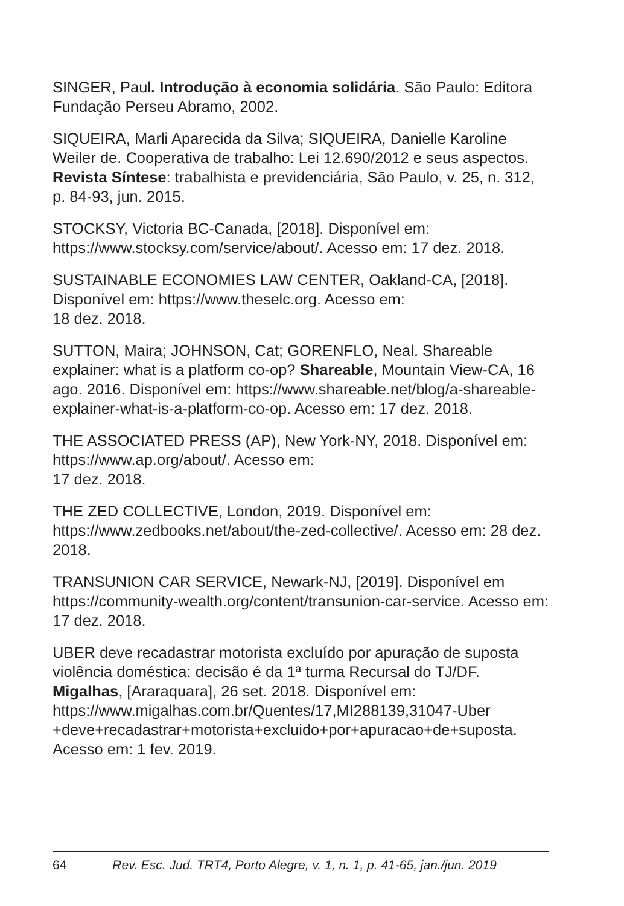SINGER, Paul. Introdução à economia solidária. São Paulo: Editora Fundação Perseu Abramo, 2002.
SIQUEIRA, Marli Aparecida da Silva; SIQUEIRA, Danielle Karoline Weiler de. Cooperativa de trabalho: Lei 12.690/2012 e seus aspectos. Revista Síntese: trabalhista e previdenciária, São Paulo, v. 25, n. 312, p. 84-93, jun. 2015.
STOCKSY, Victoria BC-Canada, [2018]. Disponível em: https://www.stocksy.com/service/about/. Acesso em: 17 dez. 2018.
SUSTAINABLE ECONOMIES LAW CENTER, Oakland-CA, [2018]. Disponível em: https://www.theselc.org. Acesso em:
18 dez. 2018.
SUTTON, Maira; JOHNSON, Cat; GORENFLO, Neal. Shareable explainer: what is a platform co-op? Shareable, Mountain View-CA, 16 ago. 2016. Disponível em: https://www.shareable.net/blog/a-shareable-explainer-what-is-a-platform-co-op. Acesso em: 17 dez. 2018.
THE ASSOCIATED PRESS (AP), New York-NY, 2018. Disponível em: https://www.ap.org/about/. Acesso em:
17 dez. 2018.
THE ZED COLLECTIVE, London, 2019. Disponível em: https://www.zedbooks.net/about/the-zed-collective/. Acesso em: 28 dez. 2018.
TRANSUNION CAR SERVICE, Newark-NJ, [2019]. Disponível em https://community-wealth.org/content/transunion-car-service. Acesso em: 17 dez. 2018.
UBER deve recadastrar motorista excluído por apuração de suposta violência doméstica: decisão é da 1ª turma Recursal do TJ/DF. Migalhas, [Araraquara], 26 set. 2018. Disponível em: https://www.migalhas.com.br/Quentes/17,MI288139,31047-Uber +deve+recadastrar+motorista+excluido+por+apuracao+de+suposta. Acesso em: 1 fev. 2019.
64 Rev. Esc. Jud. TRT4, Porto Alegre, v. 1, n. 1, p. 41-65, jan./jun. 2019